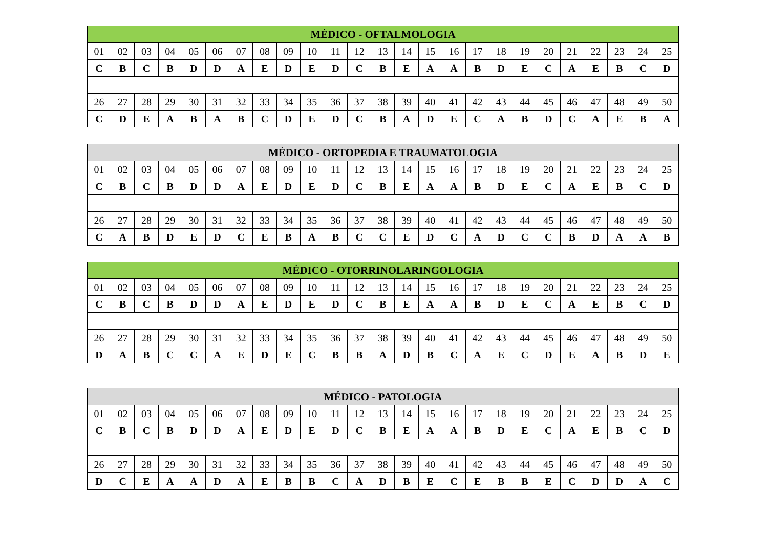| MÉDICO - OFTALMOLOGIA | | | | | | | | | | | | | | | | | | | | | | | | |
| --- | --- | --- | --- | --- | --- | --- | --- | --- | --- | --- | --- | --- | --- | --- | --- | --- | --- | --- | --- | --- | --- | --- | --- | --- |
| 01 | 02 | 03 | 04 | 05 | 06 | 07 | 08 | 09 | 10 | 11 | 12 | 13 | 14 | 15 | 16 | 17 | 18 | 19 | 20 | 21 | 22 | 23 | 24 | 25 |
| C | B | C | B | D | D | A | E | D | E | D | C | B | E | A | A | B | D | E | C | A | E | B | C | D |
| 26 | 27 | 28 | 29 | 30 | 31 | 32 | 33 | 34 | 35 | 36 | 37 | 38 | 39 | 40 | 41 | 42 | 43 | 44 | 45 | 46 | 47 | 48 | 49 | 50 |
| C | D | E | A | B | A | B | C | D | E | D | C | B | A | D | E | C | A | B | D | C | A | E | B | A |
| MÉDICO - ORTOPEDIA E TRAUMATOLOGIA | | | | | | | | | | | | | | | | | | | | | | | | |
| --- | --- | --- | --- | --- | --- | --- | --- | --- | --- | --- | --- | --- | --- | --- | --- | --- | --- | --- | --- | --- | --- | --- | --- | --- |
| 01 | 02 | 03 | 04 | 05 | 06 | 07 | 08 | 09 | 10 | 11 | 12 | 13 | 14 | 15 | 16 | 17 | 18 | 19 | 20 | 21 | 22 | 23 | 24 | 25 |
| C | B | C | B | D | D | A | E | D | E | D | C | B | E | A | A | B | D | E | C | A | E | B | C | D |
| 26 | 27 | 28 | 29 | 30 | 31 | 32 | 33 | 34 | 35 | 36 | 37 | 38 | 39 | 40 | 41 | 42 | 43 | 44 | 45 | 46 | 47 | 48 | 49 | 50 |
| C | A | B | D | E | D | C | E | B | A | B | C | C | E | D | C | A | D | C | C | B | D | A | A | B |
| MÉDICO - OTORRINOLARINGOLOGIA | | | | | | | | | | | | | | | | | | | | | | | | |
| --- | --- | --- | --- | --- | --- | --- | --- | --- | --- | --- | --- | --- | --- | --- | --- | --- | --- | --- | --- | --- | --- | --- | --- | --- |
| 01 | 02 | 03 | 04 | 05 | 06 | 07 | 08 | 09 | 10 | 11 | 12 | 13 | 14 | 15 | 16 | 17 | 18 | 19 | 20 | 21 | 22 | 23 | 24 | 25 |
| C | B | C | B | D | D | A | E | D | E | D | C | B | E | A | A | B | D | E | C | A | E | B | C | D |
| 26 | 27 | 28 | 29 | 30 | 31 | 32 | 33 | 34 | 35 | 36 | 37 | 38 | 39 | 40 | 41 | 42 | 43 | 44 | 45 | 46 | 47 | 48 | 49 | 50 |
| D | A | B | C | C | A | E | D | E | C | B | B | A | D | B | C | A | E | C | D | E | A | B | D | E |
| MÉDICO - PATOLOGIA | | | | | | | | | | | | | | | | | | | | | | | | |
| --- | --- | --- | --- | --- | --- | --- | --- | --- | --- | --- | --- | --- | --- | --- | --- | --- | --- | --- | --- | --- | --- | --- | --- | --- |
| 01 | 02 | 03 | 04 | 05 | 06 | 07 | 08 | 09 | 10 | 11 | 12 | 13 | 14 | 15 | 16 | 17 | 18 | 19 | 20 | 21 | 22 | 23 | 24 | 25 |
| C | B | C | B | D | D | A | E | D | E | D | C | B | E | A | A | B | D | E | C | A | E | B | C | D |
| 26 | 27 | 28 | 29 | 30 | 31 | 32 | 33 | 34 | 35 | 36 | 37 | 38 | 39 | 40 | 41 | 42 | 43 | 44 | 45 | 46 | 47 | 48 | 49 | 50 |
| D | C | E | A | A | D | A | E | B | B | C | A | D | B | E | C | E | B | B | E | C | D | D | A | C |